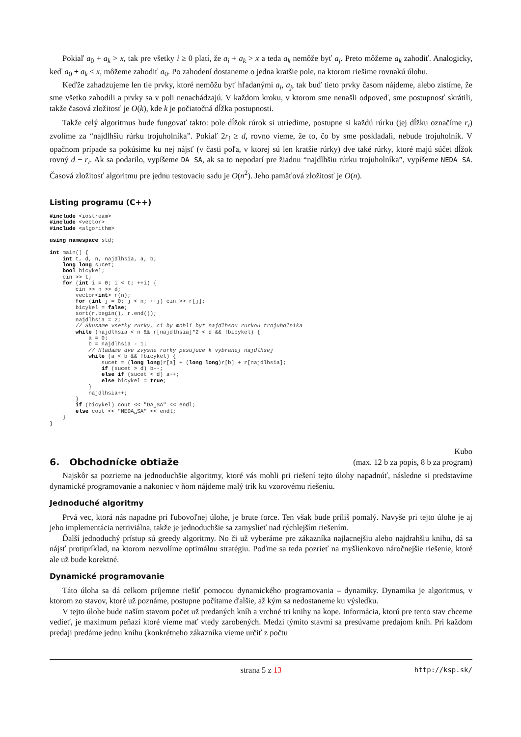Pokiaľ a<sub>0</sub> + a<sub>k</sub> > x, tak pre všetky i ≥ 0 platí, že a<sub>i</sub> + a<sub>k</sub> > x a teda a<sub>k</sub> nemôže byť a<sub>j</sub>. Preto môžeme a<sub>k</sub> zahodiť. Analogicky, keď a<sub>0</sub> + a<sub>k</sub> < x, môžeme zahodiť a<sub>0</sub>. Po zahodení dostaneme o jedna kratšie pole, na ktorom riešime rovnakú úlohu.
Keďže zahadzujeme len tie prvky, ktoré nemôžu byť hľadanými a<sub>i</sub>, a<sub>j</sub>, tak buď tieto prvky časom nájdeme, alebo zistíme, že sme všetko zahodili a prvky sa v poli nenachádzajú. V každom kroku, v ktorom sme nenašli odpoveď, sme postupnosť skrátili, takže časová zložitosť je O(k), kde k je počiatočná dĺžka postupnosti.
Takže celý algoritmus bude fungovať takto: pole dĺžok rúrok si utriedime, postupne si každú rúrku (jej dĺžku označíme r<sub>i</sub>) zvolíme za “najdlhšiu rúrku trojuholníka”. Pokiaľ 2r<sub>i</sub> ≥ d, rovno vieme, že to, čo by sme poskladali, nebude trojuholník. V opačnom prípade sa pokúsime ku nej nájsť (v časti poľa, v ktorej sú len kratšie rúrky) dve také rúrky, ktoré majú súčet dĺžok rovný d − r<sub>i</sub>. Ak sa podarilo, vypíšeme DA SA, ak sa to nepodarí pre žiadnu “najdlhšiu rúrku trojuholníka”, vypíšeme NEDA SA. Časová zložitosť algoritmu pre jednu testovaciu sadu je O(n<sup>2</sup>). Jeho pamäťová zložitosť je O(n).
Listing programu (C++)
#include <iostream>
#include <vector>
#include <algorithm>

using namespace std;

int main() {
    int t, d, n, najdlhsia, a, b;
    long long sucet;
    bool bicykel;
    cin >> t;
    for (int i = 0; i < t; ++i) {
        cin >> n >> d;
        vector<int> r(n);
        for (int j = 0; j < n; ++j) cin >> r[j];
        bicykel = false;
        sort(r.begin(), r.end());
        najdlhsia = 2;
        // Skusame vsetky rurky, ci by mohli byt najdlhsou rurkou trojuholnika
        while (najdlhsia < n && r[najdlhsia]*2 < d && !bicykel) {
            a = 0;
            b = najdlhsia - 1;
            // Hladame dve zvysne rurky pasujuce k vybranej najdlhsej
            while (a < b && !bicykel) {
                sucet = (long long)r[a] + (long long)r[b] + r[najdlhsia];
                if (sucet > d) b--;
                else if (sucet < d) a++;
                else bicykel = true;
            }
            najdlhsia++;
        }
        if (bicykel) cout << "DA␣SA" << endl;
        else cout << "NEDA␣SA" << endl;
    }
}
6. Obchodnícke obtiaže
Kubo
(max. 12 b za popis, 8 b za program)
Najskôr sa pozrieme na jednoduchšie algoritmy, ktoré vás mohli pri riešení tejto úlohy napadnúť, následne si predstavíme dynamické programovanie a nakoniec v ňom nájdeme malý trik ku vzorovému riešeniu.
Jednoduché algoritmy
Prvá vec, ktorá nás napadne pri ľubovoľnej úlohe, je brute force. Ten však bude príliš pomalý. Navyše pri tejto úlohe je aj jeho implementácia netriviálna, takže je jednoduchšie sa zamyslieť nad rýchlejším riešením.
Ďalší jednoduchý prístup sú greedy algoritmy. No či už vyberáme pre zákazníka najlacnejšiu alebo najdrahšiu knihu, dá sa nájsť protipríklad, na ktorom nezvolíme optimálnu stratégiu. Poďme sa teda pozrieť na myšlienkovo náročnejšie riešenie, ktoré ale už bude korektné.
Dynamické programovanie
Táto úloha sa dá celkom príjemne riešiť pomocou dynamického programovania – dynamiky. Dynamika je algoritmus, v ktorom zo stavov, ktoré už poznáme, postupne počítame ďalšie, až kým sa nedostaneme ku výsledku.
V tejto úlohe bude naším stavom počet už predaných kníh a vrchné tri knihy na kope. Informácia, ktorú pre tento stav chceme vedieť, je maximum peňazí ktoré vieme mať vtedy zarobených. Medzi týmito stavmi sa presúvame predajom kníh. Pri každom predaji predáme jednu knihu (konkrétneho zákazníka vieme určiť z počtu
strana 5 z 13 http://ksp.sk/